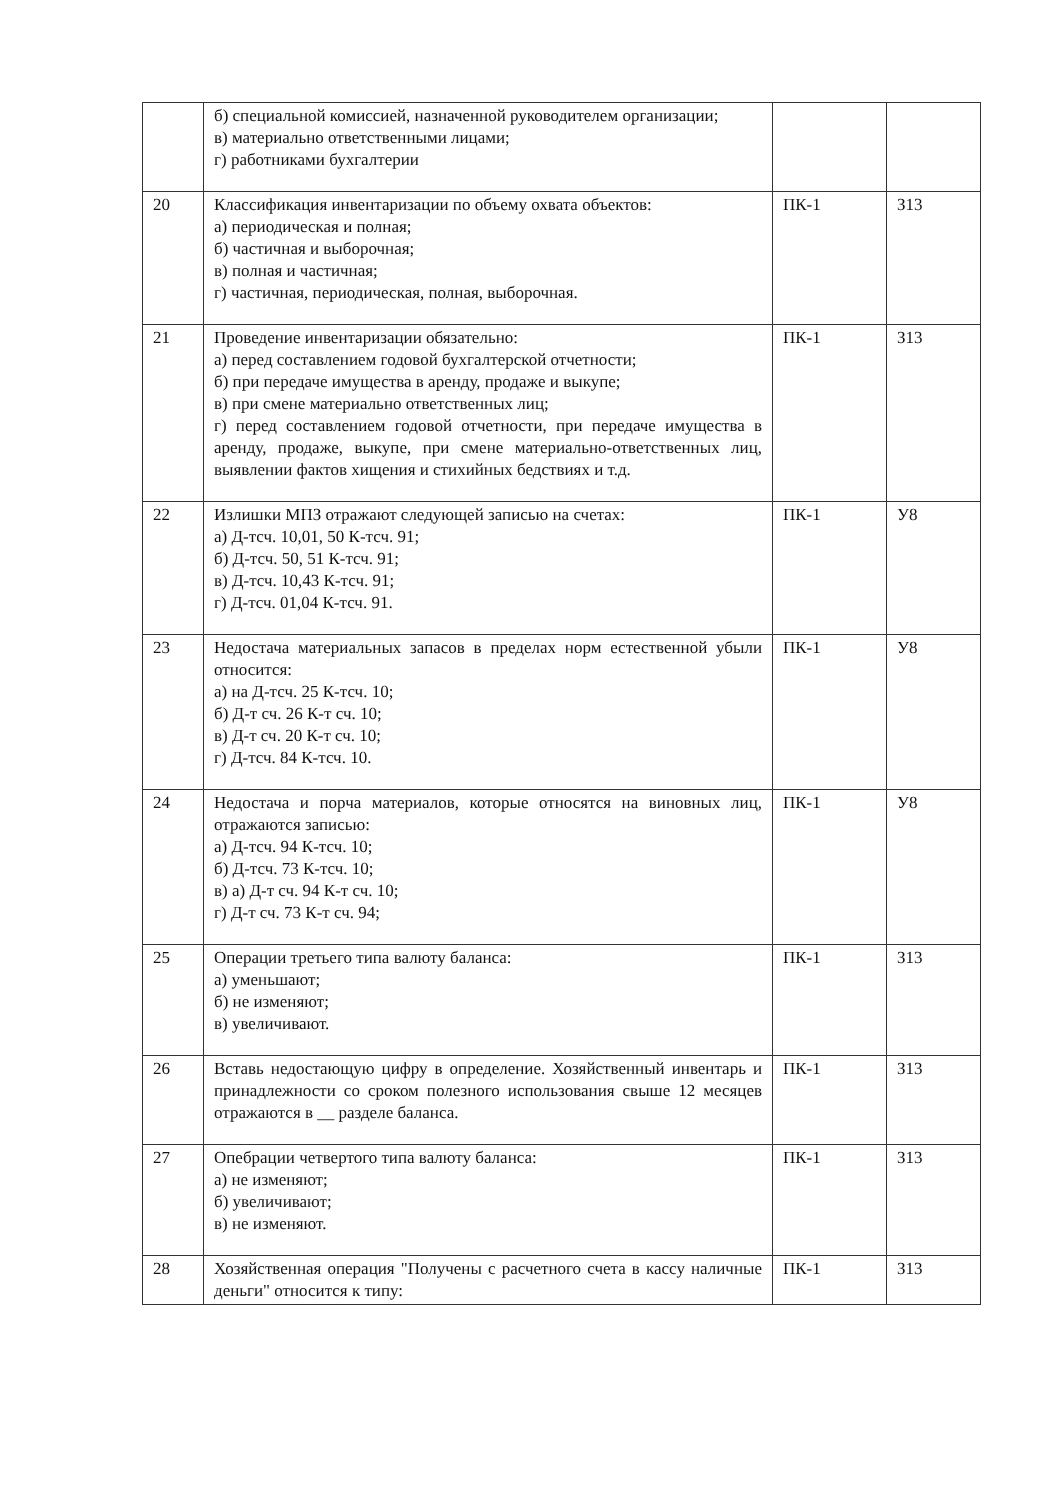| | б) специальной комиссией, назначенной руководителем организации; в) материально ответственными лицами; г) работниками бухгалтерии | | |
| 20 | Классификация инвентаризации по объему охвата объектов: а) периодическая и полная; б) частичная и выборочная; в) полная и частичная; г) частичная, периодическая, полная, выборочная. | ПК-1 | З13 |
| 21 | Проведение инвентаризации обязательно: а) перед составлением годовой бухгалтерской отчетности; б) при передаче имущества в аренду, продаже и выкупе; в) при смене материально ответственных лиц; г) перед составлением годовой отчетности, при передаче имущества в аренду, продаже, выкупе, при смене материально-ответственных лиц, выявлении фактов хищения и стихийных бедствиях и т.д. | ПК-1 | З13 |
| 22 | Излишки МПЗ отражают следующей записью на счетах: а) Д-тсч. 10,01, 50 К-тсч. 91; б) Д-тсч. 50, 51 К-тсч. 91; в) Д-тсч. 10,43 К-тсч. 91; г) Д-тсч. 01,04 К-тсч. 91. | ПК-1 | У8 |
| 23 | Недостача материальных запасов в пределах норм естественной убыли относится: а) на Д-тсч. 25 К-тсч. 10; б) Д-т сч. 26 К-т сч. 10; в) Д-т сч. 20 К-т сч. 10; г) Д-тсч. 84 К-тсч. 10. | ПК-1 | У8 |
| 24 | Недостача и порча материалов, которые относятся на виновных лиц, отражаются записью: а) Д-тсч. 94 К-тсч. 10; б) Д-тсч. 73 К-тсч. 10; в) а) Д-т сч. 94 К-т сч. 10; г) Д-т сч. 73 К-т сч. 94; | ПК-1 | У8 |
| 25 | Операции третьего типа валюту баланса: а) уменьшают; б) не изменяют; в) увеличивают. | ПК-1 | З13 |
| 26 | Вставь недостающую цифру в определение. Хозяйственный инвентарь и принадлежности со сроком полезного использования свыше 12 месяцев отражаются в __ разделе баланса. | ПК-1 | З13 |
| 27 | Опебрации четвертого типа валюту баланса: а) не изменяют; б) увеличивают; в) не изменяют. | ПК-1 | З13 |
| 28 | Хозяйственная операция "Получены с расчетного счета в кассу наличные деньги" относится к типу: | ПК-1 | З13 |